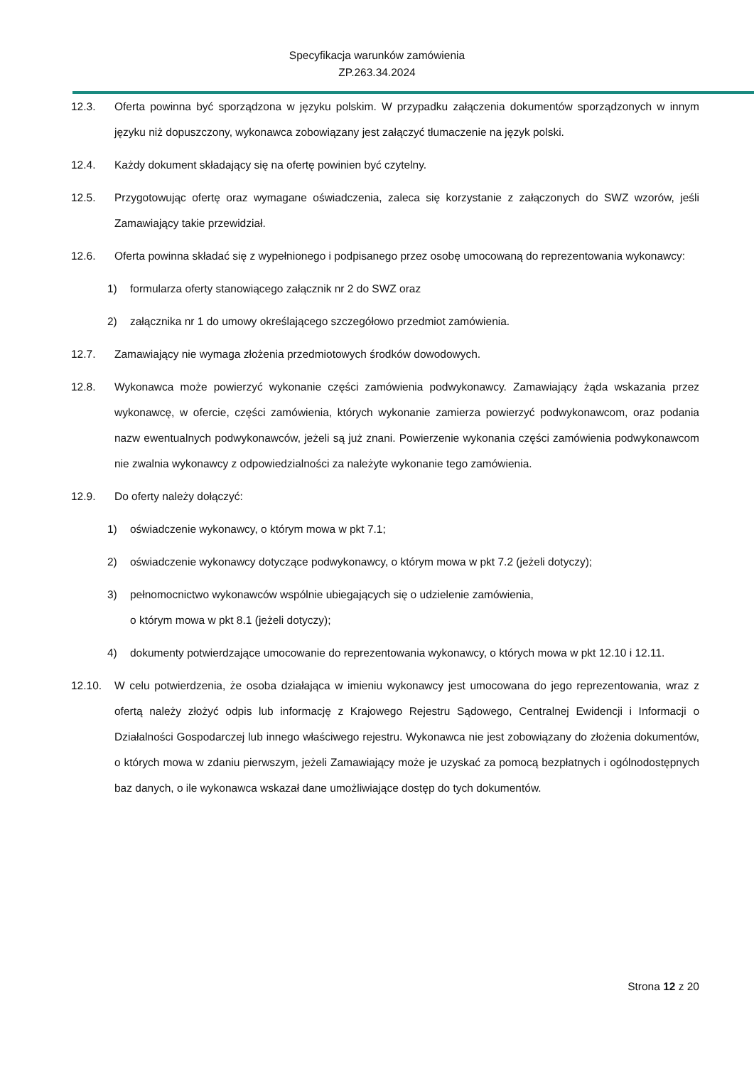Specyfikacja warunków zamówienia
ZP.263.34.2024
12.3. Oferta powinna być sporządzona w języku polskim. W przypadku załączenia dokumentów sporządzonych w innym języku niż dopuszczony, wykonawca zobowiązany jest załączyć tłumaczenie na język polski.
12.4. Każdy dokument składający się na ofertę powinien być czytelny.
12.5. Przygotowując ofertę oraz wymagane oświadczenia, zaleca się korzystanie z załączonych do SWZ wzorów, jeśli Zamawiający takie przewidział.
12.6. Oferta powinna składać się z wypełnionego i podpisanego przez osobę umocowaną do reprezentowania wykonawcy:
1) formularza oferty stanowiącego załącznik nr 2 do SWZ oraz
2) załącznika nr 1 do umowy określającego szczegółowo przedmiot zamówienia.
12.7. Zamawiający nie wymaga złożenia przedmiotowych środków dowodowych.
12.8. Wykonawca może powierzyć wykonanie części zamówienia podwykonawcy. Zamawiający żąda wskazania przez wykonawcę, w ofercie, części zamówienia, których wykonanie zamierza powierzyć podwykonawcom, oraz podania nazw ewentualnych podwykonawców, jeżeli są już znani. Powierzenie wykonania części zamówienia podwykonawcom nie zwalnia wykonawcy z odpowiedzialności za należyte wykonanie tego zamówienia.
12.9. Do oferty należy dołączyć:
1) oświadczenie wykonawcy, o którym mowa w pkt 7.1;
2) oświadczenie wykonawcy dotyczące podwykonawcy, o którym mowa w pkt 7.2 (jeżeli dotyczy);
3) pełnomocnictwo wykonawców wspólnie ubiegających się o udzielenie zamówienia,
o którym mowa w pkt 8.1 (jeżeli dotyczy);
4) dokumenty potwierdzające umocowanie do reprezentowania wykonawcy, o których mowa w pkt 12.10 i 12.11.
12.10. W celu potwierdzenia, że osoba działająca w imieniu wykonawcy jest umocowana do jego reprezentowania, wraz z ofertą należy złożyć odpis lub informację z Krajowego Rejestru Sądowego, Centralnej Ewidencji i Informacji o Działalności Gospodarczej lub innego właściwego rejestru. Wykonawca nie jest zobowiązany do złożenia dokumentów, o których mowa w zdaniu pierwszym, jeżeli Zamawiający może je uzyskać za pomocą bezpłatnych i ogólnodostępnych baz danych, o ile wykonawca wskazał dane umożliwiające dostęp do tych dokumentów.
Strona 12 z 20